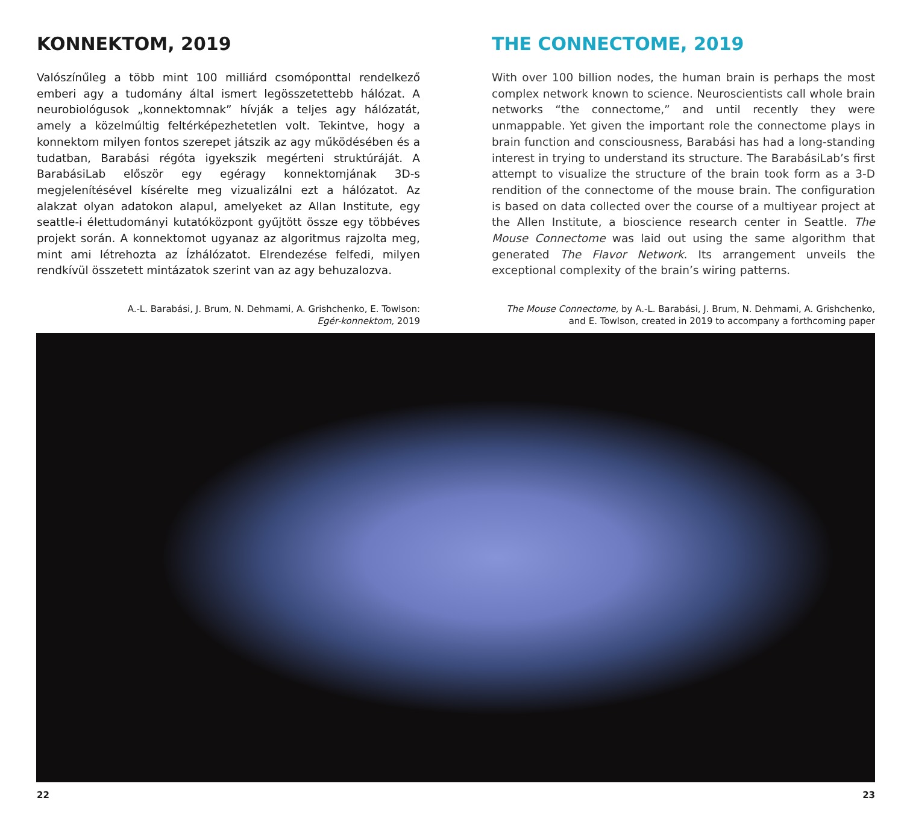KONNEKTOM, 2019
Valószínűleg a több mint 100 milliárd csomóponttal rendelkező emberi agy a tudomány által ismert legösszetettebb hálózat. A neurobiológusok „konnektomnak” hívják a teljes agy hálózatát, amely a közelmúltig feltérképezhetetlen volt. Tekintve, hogy a konnektom milyen fontos szerepet játszik az agy működésében és a tudatban, Barabási régóta igyekszik megérteni struktúráját. A BarabásiLab először egy egéragy konnektomjának 3D-s megjelenítésével kísérelte meg vizualizálni ezt a hálózatot. Az alakzat olyan adatokon alapul, amelyeket az Allan Institute, egy seattle-i élettudományi kutatóközpont gyűjtött össze egy többéves projekt során. A konnektomot ugyanaz az algoritmus rajzolta meg, mint ami létrehozta az Ízhálózatot. Elrendezése felfedi, milyen rendkívül összetett mintázatok szerint van az agy behuzalozva.
A.-L. Barabási, J. Brum, N. Dehmami, A. Grishchenko, E. Towlson:
Egér-konnektom, 2019
THE CONNECTOME, 2019
With over 100 billion nodes, the human brain is perhaps the most complex network known to science. Neuroscientists call whole brain networks “the connectome,” and until recently they were unmappable. Yet given the important role the connectome plays in brain function and consciousness, Barabási has had a long-standing interest in trying to understand its structure. The BarabásiLab’s first attempt to visualize the structure of the brain took form as a 3-D rendition of the connectome of the mouse brain. The configuration is based on data collected over the course of a multiyear project at the Allen Institute, a bioscience research center in Seattle. The Mouse Connectome was laid out using the same algorithm that generated The Flavor Network. Its arrangement unveils the exceptional complexity of the brain’s wiring patterns.
The Mouse Connectome, by A.-L. Barabási, J. Brum, N. Dehmami, A. Grishchenko,
and E. Towlson, created in 2019 to accompany a forthcoming paper
22 23